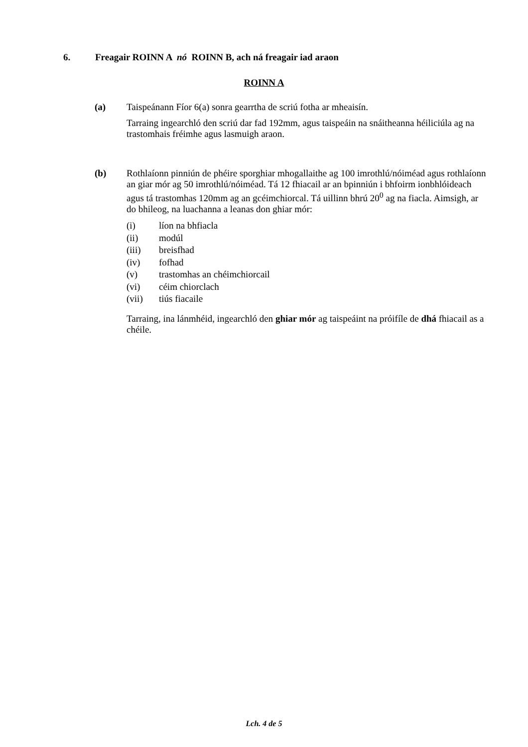6. Freagair ROINN A nó ROINN B, ach ná freagair iad araon
ROINN A
(a) Taispeánann Fíor 6(a) sonra gearrtha de scriú fotha ar mheaisín.
Tarraing ingearchló den scriú dar fad 192mm, agus taispeáin na snáitheanna héiliciúla ag na trastomhais fréimhe agus lasmuigh araon.
(b) Rothlaíonn pinniún de phéire sporghiar mhogallaithe ag 100 imrothlú/nóiméad agus rothlaíonn an giar mór ag 50 imrothlú/nóiméad. Tá 12 fhiacail ar an bpinniún i bhfoirm ionbhlóideach agus tá trastomhas 120mm ag an gcéimchiorcal. Tá uillinn bhrú 20<sup>0</sup> ag na fiacla. Aimsigh, ar do bhileog, na luachanna a leanas don ghiar mór:
| (i) | líon na bhfiacla |
| (ii) | modúl |
| (iii) | breisfhad |
| (iv) | fofhad |
| (v) | trastomhas an chéimchiorcail |
| (vi) | céim chiorclach |
| (vii) | tiús fiacaile |
Tarraing, ina lánmhéid, ingearchló den ghiar mór ag taispeáint na próifíle de dhá fhiacail as a chéile.
Lch. 4 de 5